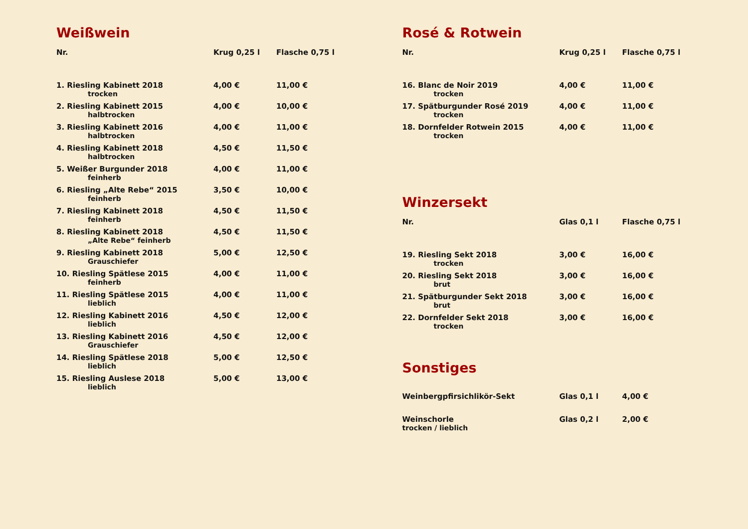Weißwein
| Nr. | Krug 0,25 l | Flasche 0,75 l |
| 1. Riesling Kabinett 2018 trocken | 4,00 € | 11,00 € |
| 2. Riesling Kabinett 2015 halbtrocken | 4,00 € | 10,00 € |
| 3. Riesling Kabinett 2016 halbtrocken | 4,00 € | 11,00 € |
| 4. Riesling Kabinett 2018 halbtrocken | 4,50 € | 11,50 € |
| 5. Weißer Burgunder 2018 feinherb | 4,00 € | 11,00 € |
| 6. Riesling „Alte Rebe“ 2015 feinherb | 3,50 € | 10,00 € |
| 7. Riesling Kabinett 2018 feinherb | 4,50 € | 11,50 € |
| 8. Riesling Kabinett 2018 „Alte Rebe“ feinherb | 4,50 € | 11,50 € |
| 9. Riesling Kabinett 2018 Grauschiefer | 5,00 € | 12,50 € |
| 10. Riesling Spätlese 2015 feinherb | 4,00 € | 11,00 € |
| 11. Riesling Spätlese 2015 lieblich | 4,00 € | 11,00 € |
| 12. Riesling Kabinett 2016 lieblich | 4,50 € | 12,00 € |
| 13. Riesling Kabinett 2016 Grauschiefer | 4,50 € | 12,00 € |
| 14. Riesling Spätlese 2018 lieblich | 5,00 € | 12,50 € |
| 15. Riesling Auslese 2018 lieblich | 5,00 € | 13,00 € |
Rosé & Rotwein
| Nr. | Krug 0,25 l | Flasche 0,75 l |
| 16. Blanc de Noir 2019 trocken | 4,00 € | 11,00 € |
| 17. Spätburgunder Rosé 2019 trocken | 4,00 € | 11,00 € |
| 18. Dornfelder Rotwein 2015 trocken | 4,00 € | 11,00 € |
Winzersekt
| Nr. | Glas 0,1 l | Flasche 0,75 l |
| 19. Riesling Sekt 2018 trocken | 3,00 € | 16,00 € |
| 20. Riesling Sekt 2018 brut | 3,00 € | 16,00 € |
| 21. Spätburgunder Sekt 2018 brut | 3,00 € | 16,00 € |
| 22. Dornfelder Sekt 2018 trocken | 3,00 € | 16,00 € |
Sonstiges
| Weinbergpfirsichlikör-Sekt | Glas 0,1 l | 4,00 € |
| Weinschorle trocken / lieblich | Glas 0,2 l | 2,00 € |